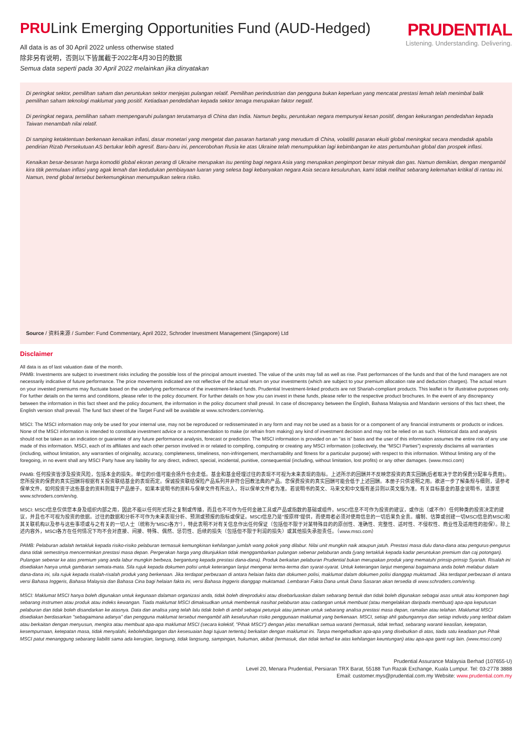PRULink Emerging Opportunities Fund (AUD-Hedged)
PRUDENTIAL
Listening. Understanding. Delivering.
All data is as of 30 April 2022 unless otherwise stated
除非另有说明，否则以下皆属截于2022年4月30日的数据
Semua data seperti pada 30 April 2022 melainkan jika dinyatakan
Di peringkat sektor, pemilihan saham dan peruntukan sektor menjejas pulangan relatif. Pemilihan perindustrian dan pengguna bukan keperluan yang mencatat prestasi lemah telah menimbal balik pemilihan saham teknologi maklumat yang positif. Ketiadaan pendedahan kepada sektor tenaga merupakan faktor negatif.
Di peringkat negara, pemilihan saham mempengaruhi pulangan terutamanya di China dan India. Namun begitu, peruntukan negara mempunyai kesan positif, dengan kekurangan pendedahan kepada Taiwan menambah nilai relatif.
Di samping ketaktentuan berkenaan kenaikan inflasi, dasar monetari yang mengetat dan pasaran hartanah yang merudum di China, volatiliti pasaran ekuiti global meningkat secara mendadak apabila pendirian Rizab Persekutuan AS bertukar lebih agresif. Baru-baru ini, pencerobohan Rusia ke atas Ukraine telah menumpukkan lagi kebimbangan ke atas pertumbuhan global dan prospek inflasi.
Kenaikan besar-besaran harga komoditi global ekoran perang di Ukraine merupakan isu penting bagi negara Asia yang merupakan pengimport besar minyak dan gas. Namun demikian, dengan mengambil kira titik permulaan inflasi yang agak lemah dan kedudukan pembiayaan luaran yang selesa bagi kebanyakan negara Asia secara kesuluruhan, kami tidak melihat sebarang kelemahan kritikal di rantau ini. Namun, trend global tersebut berkemungkinan menumpulkan selera risiko.
Source / 资料来源 / Sumber: Fund Commentary, April 2022, Schroder Investment Management (Singapore) Ltd
Disclaimer
All data is as of last valuation date of the month.
PAMB: Investments are subject to investment risks including the possible loss of the principal amount invested. The value of the units may fall as well as rise. Past performances of the funds and that of the fund managers are not necessarily indicative of future performance. The price movements indicated are not reflective of the actual return on your investments (which are subject to your premium allocation rate and deduction charges). The actual return on your invested premiums may fluctuate based on the underlying performance of the investment-linked funds. Prudential Investment-linked products are not Shariah-compliant products. This leaflet is for illustrative purposes only. For further details on the terms and conditions, please refer to the policy document. For further details on how you can invest in these funds, please refer to the respective product brochures. In the event of any discrepancy between the information in this fact sheet and the policy document, the information in the policy document shall prevail. In case of discrepancy between the English, Bahasa Malaysia and Mandarin versions of this fact sheet, the English version shall prevail. The fund fact sheet of the Target Fund will be available at www.schroders.com/en/sg.
MSCI: The MSCI information may only be used for your internal use, may not be reproduced or redisseminated in any form and may not be used as a basis for or a component of any financial instruments or products or indices. None of the MSCI information is intended to constitute investment advice or a recommendation to make (or refrain from making) any kind of investment decision and may not be relied on as such. Historical data and analysis should not be taken as an indication or guarantee of any future performance analysis, forecast or prediction. The MSCI information is provided on an “as is” basis and the user of this information assumes the entire risk of any use made of this information. MSCI, each of its affiliates and each other person involved in or related to compiling, computing or creating any MSCI information (collectively, the “MSCI Parties”) expressly disclaims all warranties (including, without limitation, any warranties of originality, accuracy, completeness, timeliness, non-infringement, merchantability and fitness for a particular purpose) with respect to this information. Without limiting any of the foregoing, in no event shall any MSCI Party have any liability for any direct, indirect, special, incidental, punitive, consequential (including, without limitation, lost profits) or any other damages. (www.msci.com)
PAMB: 任何投资皆涉及投资风险，包括本金的损失。单位的价值可能会扬升也会走低。基金和基金经理过往的表现不可视为未来表现的指标。上述所示的回酬并不反映您投资的真实回酬(后者取决于您的保费分配率与费用)。您所投资的保费的真实回酬将根据有关投资联结基金的表现而定。保诚投资联结保险产品系列并非符合回教法典的产品。您保费投资的真实回酬可能会低于上述回酬。本册子只供说明之用。欲进一步了解条规与细则，请参考保单文件。如何投资于这些基金的资料则载于产品册子。如果本说明书的资料与保单文件有所出入，将以保单文件者为准。若说明书的英文、马来文和中文版有差异则以英文版为准。有关目标基金的基金说明书，请游览www.schroders.com/en/sg.
MSCI: MSCI信息仅供您本身及组织内部之用，因此不能以任何形式将之复制或传播，而且也不可作为任何金融工具或产品或指数的基础或组件。MSCI信息不可作为投资的建议，或作出（或不作）任何种类的投资决定的建议，并且也不可视为投资的依据。过往的数据和分析不可作为未来表现分析、预测或预报的指标或保证。MSCI信息乃是"按原样"提供，而使用者必须对使用信息的一切后果负全责。编制、估算或创建一切MSCI信息的MSCI和其关联机构以及参与这些事项或与之有关的一切人士（统称为"MSCI各方"），特此表明不对有关信息作出任何保证（包括但不限于对某特殊目的的原创性、准确性、完整性、适时性、不侵权性、商业性及适用性的担保）。除上述内容外，MSCI各方在任何情况下均不会对直接、间接、特殊、偶然、惩罚性、后续的损失（包括但不限于利润的损失）或其他损失承担责任。（www.msci.com）
PAMB: Pelaburan adalah tertakluk kepada risiko-risiko pelaburan termasuk kemungkinan kehilangan jumlah wang pokok yang dilabur. Nilai unit mungkin naik ataupun jatuh. Prestasi masa dulu dana-dana atau pengurus-pengurus dana tidak semestinya mencerminkan prestasi masa depan. Pergerakan harga yang ditunjukkan tidak menggambarkan pulangan sebenar pelaburan anda (yang tertakluk kepada kadar peruntukan premium dan caj potongan). Pulangan sebenar ke atas premium yang anda labur mungkin berbeza, bergantung kepada prestasi dana-dana). Produk berkaitan pelaburan Prudential bukan merupakan produk yang mematuhi prinsip-prinsip Syariah. Risalah ini disediakan hanya untuk gambaran semata-mata. Sila rujuk kepada dokumen polisi untuk keterangan lanjut mengenai terma-terma dan syarat-syarat. Untuk keterangan lanjut mengenai bagaimana anda boleh melabur dalam dana-dana ini, sila rujuk kepada risalah-risalah produk yang berkenaan. Jika terdapat perbezaan di antara helaian fakta dan dokumen polisi, maklumat dalam dokumen polisi dianggap muktamad. Jika terdapat perbezaan di antara versi Bahasa Inggeris, Bahasa Malaysia dan Bahasa Cina bagi helaian fakta ini, versi Bahasa Inggeris dianggap muktamad. Lembaran Fakta Dana untuk Dana Sasaran akan tersedia di www.schroders.com/en/sg.
MSCI: Maklumat MSCI hanya boleh digunakan untuk kegunaan dalaman organizasi anda, tidak boleh direproduksi atau disebarluaskan dalam sebarang bentuk dan tidak boleh digunakan sebagai asas untuk atau komponen bagi sebarang instrumen atau produk atau indeks kewangan. Tiada maklumat MSCI dimaksudkan untuk membentuk nasihat pelaburan atau cadangan untuk membuat (atau mengelakkan daripada membuat) apa-apa keputusan pelaburan dan tidak boleh disandarkan ke atasnya. Data dan analisa yang telah lalu tidak boleh di ambil sebagai petunjuk atau jaminan untuk sebarang analisa prestasi masa depan, ramalan atau telahan. Maklumat MSCI disediakan berdasarkan "sebagaimana adanya" dan pengguna maklumat tersebut mengambil alih keseluruhan risiko penggunaan maklumat yang berkenaan. MSCI, setiap ahli gabungannya dan setiap individu yang terlibat dalam atau berkaitan dengan menyusun, mengira atau membuat apa-apa maklumat MSCI (secara kolektif, "Pihak MSCI") dengan jelas menafikan semua waranti (termasuk, tidak terhad, sebarang waranti keaslian, ketepatan, kesempurnaan, ketepatan masa, tidak menyalahi, kebolehdagangan dan kesesuaian bagi tujuan tertentu) berkaitan dengan maklumat ini. Tanpa mengehadkan apa-apa yang disebutkan di atas, tiada satu keadaan pun Pihak MSCI patut menanggung sebarang liabiliti sama ada kerugian, langsung, tidak langsung, sampingan, hukuman, akibat (termasuk, dan tidak terhad ke atas kehilangan keuntungan) atau apa-apa ganti rugi lain. (www.msci.com)
Prudential Assurance Malaysia Berhad (107655-U)
Level 20, Menara Prudential, Persiaran TRX Barat, 55188 Tun Razak Exchange, Kuala Lumpur. Tel: 03-2778 3888
Email: customer.mys@prudential.com.my Website: www.prudential.com.my